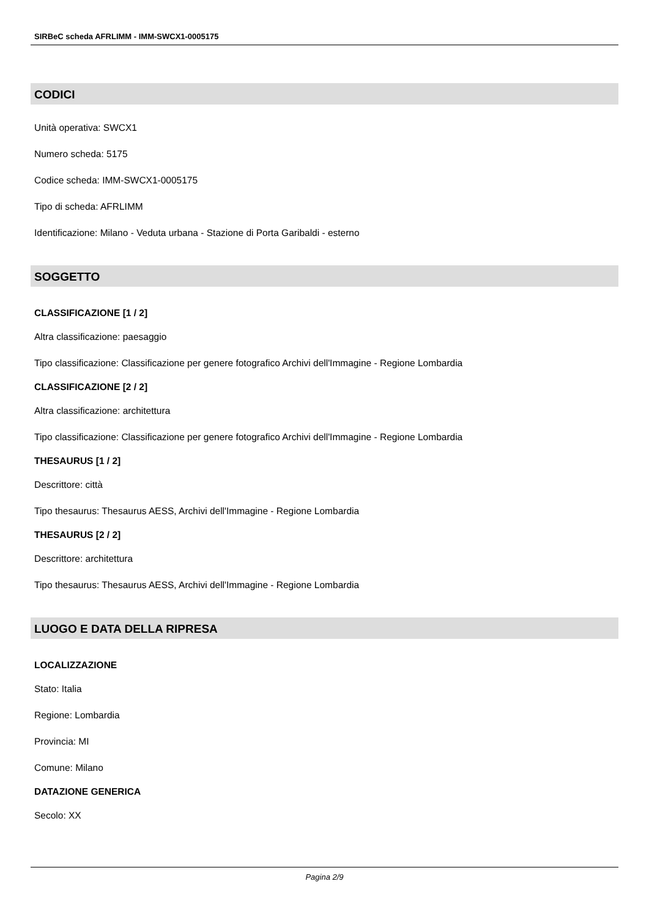SIRBeC scheda AFRLIMM - IMM-SWCX1-0005175
CODICI
Unità operativa: SWCX1
Numero scheda: 5175
Codice scheda: IMM-SWCX1-0005175
Tipo di scheda: AFRLIMM
Identificazione: Milano - Veduta urbana - Stazione di Porta Garibaldi - esterno
SOGGETTO
CLASSIFICAZIONE [1 / 2]
Altra classificazione: paesaggio
Tipo classificazione: Classificazione per genere fotografico Archivi dell'Immagine - Regione Lombardia
CLASSIFICAZIONE [2 / 2]
Altra classificazione: architettura
Tipo classificazione: Classificazione per genere fotografico Archivi dell'Immagine - Regione Lombardia
THESAURUS [1 / 2]
Descrittore: città
Tipo thesaurus: Thesaurus AESS, Archivi dell'Immagine - Regione Lombardia
THESAURUS [2 / 2]
Descrittore: architettura
Tipo thesaurus: Thesaurus AESS, Archivi dell'Immagine - Regione Lombardia
LUOGO E DATA DELLA RIPRESA
LOCALIZZAZIONE
Stato: Italia
Regione: Lombardia
Provincia: MI
Comune: Milano
DATAZIONE GENERICA
Secolo: XX
Pagina 2/9